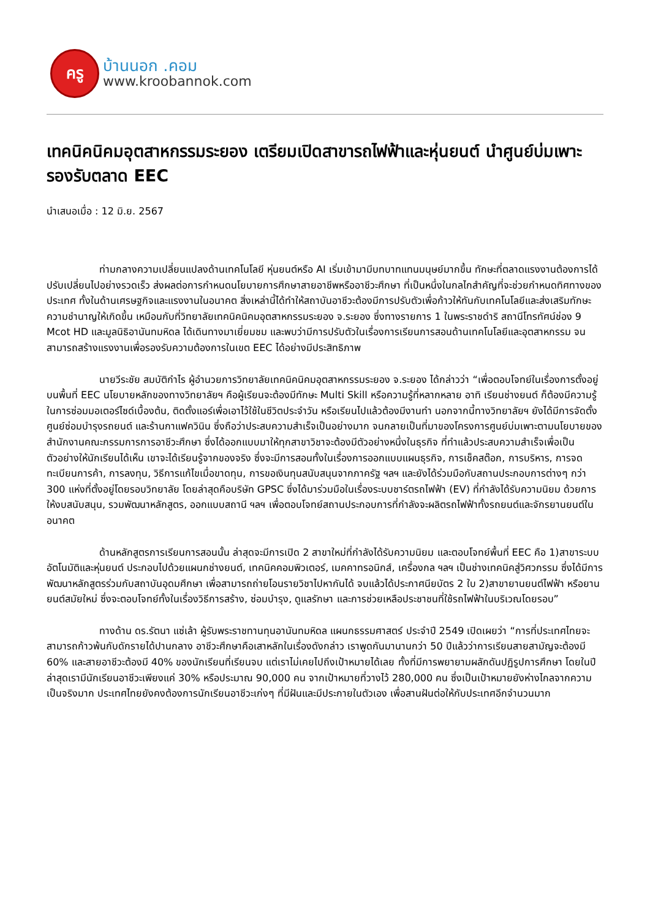ครู
บ้านนอก .คอม
www.kroobannok.com
เทคนิคนิคมอุตสาหกรรมระยอง เตรียมเปิดสาขารถไฟฟ้าและหุ่นยนต์ นำศูนย์บ่มเพาะรองรับตลาด EEC
นำเสนอเมื่อ : 12 มิ.ย. 2567
ท่ามกลางความเปลี่ยนแปลงด้านเทคโนโลยี หุ่นยนต์หรือ AI เริ่มเข้ามามีบทบาทแทนมนุษย์มากขึ้น ทักษะที่ตลาดแรงงานต้องการได้ปรับเปลี่ยนไปอย่างรวดเร็ว ส่งผลต่อการกำหนดนโยบายการศึกษาสายอาชีพหรืออาชีวะศึกษา ที่เป็นหนึ่งในกลไกสำคัญที่จะช่วยกำหนดทิศทางของประเทศ ทั้งในด้านเศรษฐกิจและแรงงานในอนาคต สิ่งเหล่านี้ได้ทำให้สถาบันอาชีวะต้องมีการปรับตัวเพื่อก้าวให้ทันกับเทคโนโลยีและส่งเสริมทักษะความชำนาญให้เกิดขึ้น เหมือนกับที่วิทยาลัยเทคนิคนิคมอุตสาหกรรมระยอง จ.ระยอง ซึ่งทางรายการ 1 ในพระราชดำริ สถานีโทรทัศน์ช่อง 9 Mcot HD และมูลนิธิอานันทมหิดล ได้เดินทางมาเยี่ยมชม และพบว่ามีการปรับตัวในเรื่องการเรียนการสอนด้านเทคโนโลยีและอุตสาหกรรม จนสามารถสร้างแรงงานเพื่อรองรับความต้องการในเขต EEC ได้อย่างมีประสิทธิภาพ
นายวีระชัย สมบัติกำไร ผู้อำนวยการวิทยาลัยเทคนิคนิคมอุตสาหกรรมระยอง จ.ระยอง ได้กล่าวว่า “เพื่อตอบโจทย์ในเรื่องการตั้งอยู่บนพื้นที่ EEC นโยบายหลักของทางวิทยาลัยฯ คือผู้เรียนจะต้องมีทักษะ Multi Skill หรือความรู้ที่หลากหลาย อาทิ เรียนช่างยนต์ ก็ต้องมีความรู้ในการซ่อมมอเตอร์ไซด์เบื้องต้น, ติดตั้งแอร์เพื่อเอาไว้ใช้ในชีวิตประจำวัน หรือเรียนไปแล้วต้องมีงานทำ นอกจากนี้ทางวิทยาลัยฯ ยังได้มีการจัดตั้งศูนย์ซ่อมบำรุงรถยนต์ และร้านกาแฟควินิน ซึ่งถือว่าประสบความสำเร็จเป็นอย่างมาก จนกลายเป็นที่มาของโครงการศูนย์บ่มเพาะตามนโยบายของสำนักงานคณะกรรมการการอาชีวะศึกษา ซึ่งได้ออกแบบมาให้ทุกสาขาวิชาจะต้องมีตัวอย่างหนึ่งในธุรกิจ ที่ทำแล้วประสบความสำเร็จเพื่อเป็นตัวอย่างให้นักเรียนได้เห็น เขาจะได้เรียนรู้จากของจริง ซึ่งจะมีการสอนทั้งในเรื่องการออกแบบแผนธุรกิจ, การเช็คสต๊อก, การบริหาร, การจดทะเบียนการค้า, การลงทุน, วิธีการแก้ไขเมื่อขาดทุน, การขอเงินทุนสนับสนุนจากภาครัฐ ฯลฯ และยังได้ร่วมมือกับสถานประกอบการต่างๆ กว่า 300 แห่งที่ตั้งอยู่โดยรอบวิทยาลัย โดยล่าสุดคือบริษัท GPSC ซึ่งได้มาร่วมมือในเรื่องระบบชาร์ตรถไฟฟ้า (EV) ที่กำลังได้รับความนิยม ด้วยการให้งบสนับสนุน, รวมพัฒนาหลักสูตร, ออกแบบสถานี ฯลฯ เพื่อตอบโจทย์สถานประกอบการที่กำลังจะผลิตรถไฟฟ้าทั้งรถยนต์และจักรยานยนต์ในอนาคต
ด้านหลักสูตรการเรียนการสอนนั้น ล่าสุดจะมีการเปิด 2 สาขาใหม่ที่กำลังได้รับความนิยม และตอบโจทย์พื้นที่ EEC คือ 1)สาขาระบบอัตโนมัติและหุ่นยนต์ ประกอบไปด้วยแผนกช่างยนต์, เทคนิคคอมพิวเตอร์, เมคคาทรอนิกส์, เครื่องกล ฯลฯ เป็นช่างเทคนิคสู่วิศวกรรม ซึ่งได้มีการพัฒนาหลักสูตรร่วมกับสถาบันอุดมศึกษา เพื่อสามารถถ่ายโอนรายวิชาไปหากันได้ จบแล้วได้ประกาศนียบัตร 2 ใบ 2)สาขายานยนต์ไฟฟ้า หรือยานยนต์สมัยใหม่ ซึ่งจะตอบโจทย์ทั้งในเรื่องวิธีการสร้าง, ซ่อมบำรุง, ดูแลรักษา และการช่วยเหลือประชาชนที่ใช้รถไฟฟ้าในบริเวณโดยรอบ”
ทางด้าน ดร.รัตนา แซ่เล้า ผู้รับพระราชทานทุนอานันทมหิดล แผนกธรรมศาสตร์ ประจำปี 2549 เปิดเผยว่า “การที่ประเทศไทยจะสามารถก้าวพ้นกับดักรายได้ปานกลาง อาชีวะศึกษาคือเสาหลักในเรื่องดังกล่าว เราพูดกันมานานกว่า 50 ปีแล้วว่าการเรียนสายสามัญจะต้องมี 60% และสายอาชีวะต้องมี 40% ของนักเรียนที่เรียนจบ แต่เราไม่เคยไปถึงเป้าหมายได้เลย ทั้งที่มีการพยายามผลักดันปฏิรูปการศึกษา โดยในปีล่าสุดเรามีนักเรียนอาชีวะเพียงแค่ 30% หรือประมาณ 90,000 คน จากเป้าหมายที่วางไว้ 280,000 คน ซึ่งเป็นเป้าหมายยังห่างไกลจากความเป็นจริงมาก ประเทศไทยยังคงต้องการนักเรียนอาชีวะเก่งๆ ที่มีฝันและมีประกายในตัวเอง เพื่อสานฝันต่อให้กับประเทศอีกจำนวนมาก